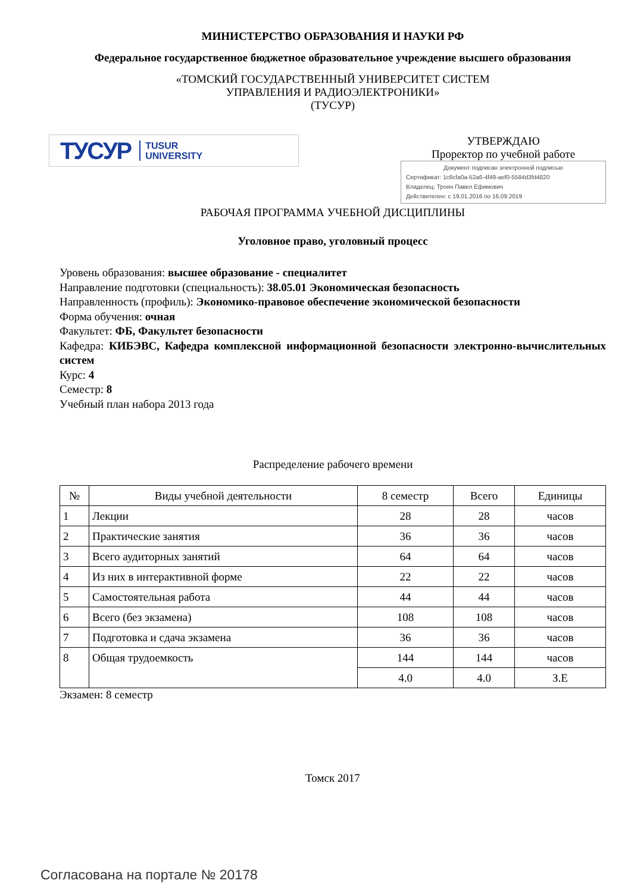МИНИСТЕРСТВО ОБРАЗОВАНИЯ И НАУКИ РФ
Федеральное государственное бюджетное образовательное учреждение высшего образования
«ТОМСКИЙ ГОСУДАРСТВЕННЫЙ УНИВЕРСИТЕТ СИСТЕМ
УПРАВЛЕНИЯ И РАДИОЭЛЕКТРОНИКИ»
(ТУСУР)
ТУСУР TUSUR
UNIVERSITY
УТВЕРЖДАЮ
Проректор по учебной работе
Документ подписан электронной подписью
Сертификат: 1c6cfa0a-52a6-4f49-aef0-5584d3fd4820
Владелец: Троян Павел Ефимович
Действителен: с 19.01.2016 по 16.09.2019
РАБОЧАЯ ПРОГРАММА УЧЕБНОЙ ДИСЦИПЛИНЫ
Уголовное право, уголовный процесс
Уровень образования: высшее образование - специалитет
Направление подготовки (специальность): 38.05.01 Экономическая безопасность
Направленность (профиль): Экономико-правовое обеспечение экономической безопасности
Форма обучения: очная
Факультет: ФБ, Факультет безопасности
Кафедра: КИБЭВС, Кафедра комплексной информационной безопасности электронно-вычислительных систем
Курс: 4
Семестр: 8
Учебный план набора 2013 года
Распределение рабочего времени
| № | Виды учебной деятельности | 8 семестр | Всего | Единицы |
| --- | --- | --- | --- | --- |
| 1 | Лекции | 28 | 28 | часов |
| 2 | Практические занятия | 36 | 36 | часов |
| 3 | Всего аудиторных занятий | 64 | 64 | часов |
| 4 | Из них в интерактивной форме | 22 | 22 | часов |
| 5 | Самостоятельная работа | 44 | 44 | часов |
| 6 | Всего (без экзамена) | 108 | 108 | часов |
| 7 | Подготовка и сдача экзамена | 36 | 36 | часов |
| 8 | Общая трудоемкость | 144 | 144 | часов |
| | | 4.0 | 4.0 | З.Е |
Экзамен: 8 семестр
Томск 2017
Согласована на портале № 20178